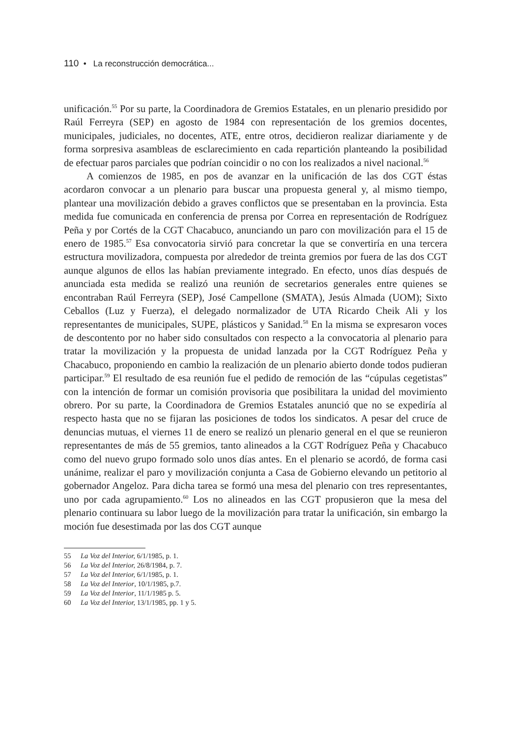110 • La reconstrucción democrática...
unificación.<sup>55</sup> Por su parte, la Coordinadora de Gremios Estatales, en un plenario presidido por Raúl Ferreyra (SEP) en agosto de 1984 con representación de los gremios docentes, municipales, judiciales, no docentes, ATE, entre otros, decidieron realizar diariamente y de forma sorpresiva asambleas de esclarecimiento en cada repartición planteando la posibilidad de efectuar paros parciales que podrían coincidir o no con los realizados a nivel nacional.<sup>56</sup>
A comienzos de 1985, en pos de avanzar en la unificación de las dos CGT éstas acordaron convocar a un plenario para buscar una propuesta general y, al mismo tiempo, plantear una movilización debido a graves conflictos que se presentaban en la provincia. Esta medida fue comunicada en conferencia de prensa por Correa en representación de Rodríguez Peña y por Cortés de la CGT Chacabuco, anunciando un paro con movilización para el 15 de enero de 1985.<sup>57</sup> Esa convocatoria sirvió para concretar la que se convertiría en una tercera estructura movilizadora, compuesta por alrededor de treinta gremios por fuera de las dos CGT aunque algunos de ellos las habían previamente integrado. En efecto, unos días después de anunciada esta medida se realizó una reunión de secretarios generales entre quienes se encontraban Raúl Ferreyra (SEP), José Campellone (SMATA), Jesús Almada (UOM); Sixto Ceballos (Luz y Fuerza), el delegado normalizador de UTA Ricardo Cheik Ali y los representantes de municipales, SUPE, plásticos y Sanidad.<sup>58</sup> En la misma se expresaron voces de descontento por no haber sido consultados con respecto a la convocatoria al plenario para tratar la movilización y la propuesta de unidad lanzada por la CGT Rodríguez Peña y Chacabuco, proponiendo en cambio la realización de un plenario abierto donde todos pudieran participar.<sup>59</sup> El resultado de esa reunión fue el pedido de remoción de las “cúpulas cegetistas” con la intención de formar un comisión provisoria que posibilitara la unidad del movimiento obrero. Por su parte, la Coordinadora de Gremios Estatales anunció que no se expediría al respecto hasta que no se fijaran las posiciones de todos los sindicatos. A pesar del cruce de denuncias mutuas, el viernes 11 de enero se realizó un plenario general en el que se reunieron representantes de más de 55 gremios, tanto alineados a la CGT Rodríguez Peña y Chacabuco como del nuevo grupo formado solo unos días antes. En el plenario se acordó, de forma casi unánime, realizar el paro y movilización conjunta a Casa de Gobierno elevando un petitorio al gobernador Angeloz. Para dicha tarea se formó una mesa del plenario con tres representantes, uno por cada agrupamiento.<sup>60</sup> Los no alineados en las CGT propusieron que la mesa del plenario continuara su labor luego de la movilización para tratar la unificación, sin embargo la moción fue desestimada por las dos CGT aunque
55 La Voz del Interior, 6/1/1985, p. 1.
56 La Voz del Interior, 26/8/1984, p. 7.
57 La Voz del Interior, 6/1/1985, p. 1.
58 La Voz del Interior, 10/1/1985, p.7.
59 La Voz del Interior, 11/1/1985 p. 5.
60 La Voz del Interior, 13/1/1985, pp. 1 y 5.